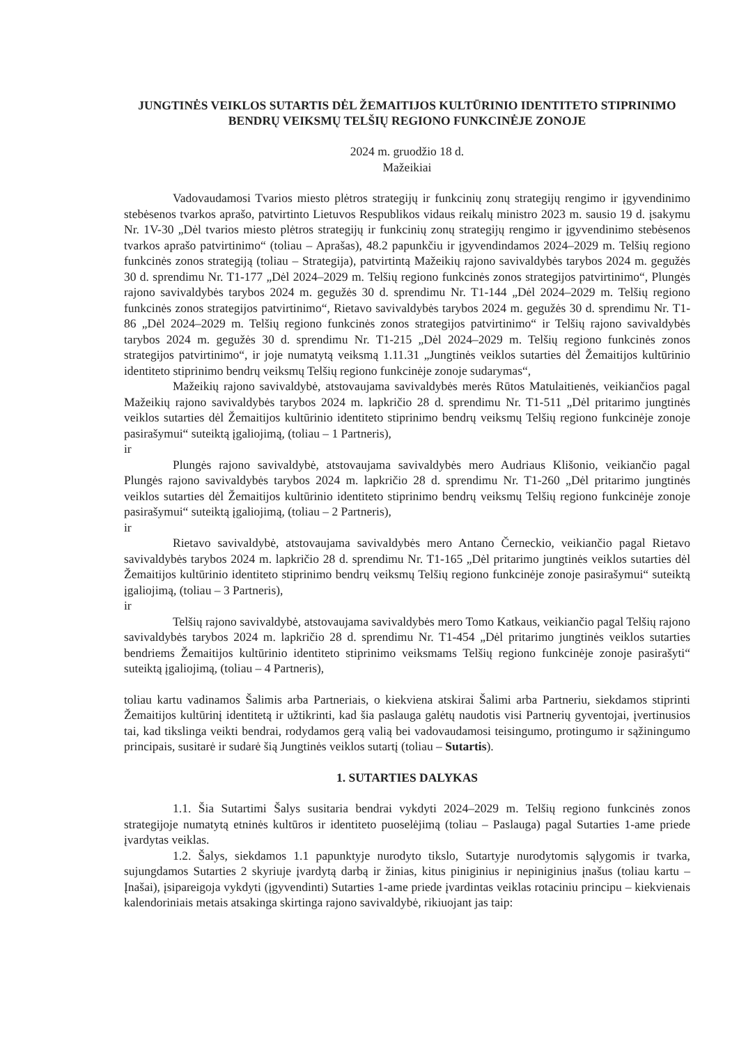JUNGTINĖS VEIKLOS SUTARTIS DĖL ŽEMAITIJOS KULTŪRINIO IDENTITETO STIPRINIMO BENDRŲ VEIKSMŲ TELŠIŲ REGIONO FUNKCINĖJE ZONOJE
2024 m. gruodžio 18 d.
Mažeikiai
Vadovaudamosi Tvarios miesto plėtros strategijų ir funkcinių zonų strategijų rengimo ir įgyvendinimo stebėsenos tvarkos aprašo, patvirtinto Lietuvos Respublikos vidaus reikalų ministro 2023 m. sausio 19 d. įsakymu Nr. 1V-30 „Dėl tvarios miesto plėtros strategijų ir funkcinių zonų strategijų rengimo ir įgyvendinimo stebėsenos tvarkos aprašo patvirtinimo“ (toliau – Aprašas), 48.2 papunkčiu ir įgyvendindamos 2024–2029 m. Telšių regiono funkcinės zonos strategiją (toliau – Strategija), patvirtintą Mažeikių rajono savivaldybės tarybos 2024 m. gegužės 30 d. sprendimu Nr. T1-177 „Dėl 2024–2029 m. Telšių regiono funkcinės zonos strategijos patvirtinimo“, Plungės rajono savivaldybės tarybos 2024 m. gegužės 30 d. sprendimu Nr. T1-144 „Dėl 2024–2029 m. Telšių regiono funkcinės zonos strategijos patvirtinimo“, Rietavo savivaldybės tarybos 2024 m. gegužės 30 d. sprendimu Nr. T1-86 „Dėl 2024–2029 m. Telšių regiono funkcinės zonos strategijos patvirtinimo“ ir Telšių rajono savivaldybės tarybos 2024 m. gegužės 30 d. sprendimu Nr. T1-215 „Dėl 2024–2029 m. Telšių regiono funkcinės zonos strategijos patvirtinimo“, ir joje numatytą veiksmą 1.11.31 „Jungtinės veiklos sutarties dėl Žemaitijos kultūrinio identiteto stiprinimo bendrų veiksmų Telšių regiono funkcinėje zonoje sudarymas“,
Mažeikių rajono savivaldybė, atstovaujama savivaldybės merės Rūtos Matulaitienės, veikiančios pagal Mažeikių rajono savivaldybės tarybos 2024 m. lapkričio 28 d. sprendimu Nr. T1-511 „Dėl pritarimo jungtinės veiklos sutarties dėl Žemaitijos kultūrinio identiteto stiprinimo bendrų veiksmų Telšių regiono funkcinėje zonoje pasirašymui“ suteiktą įgaliojimą, (toliau – 1 Partneris),
ir
Plungės rajono savivaldybė, atstovaujama savivaldybės mero Audriaus Klišonio, veikiančio pagal Plungės rajono savivaldybės tarybos 2024 m. lapkričio 28 d. sprendimu Nr. T1-260 „Dėl pritarimo jungtinės veiklos sutarties dėl Žemaitijos kultūrinio identiteto stiprinimo bendrų veiksmų Telšių regiono funkcinėje zonoje pasirašymui“ suteiktą įgaliojimą, (toliau – 2 Partneris),
ir
Rietavo savivaldybė, atstovaujama savivaldybės mero Antano Černeckio, veikiančio pagal Rietavo savivaldybės tarybos 2024 m. lapkričio 28 d. sprendimu Nr. T1-165 „Dėl pritarimo jungtinės veiklos sutarties dėl Žemaitijos kultūrinio identiteto stiprinimo bendrų veiksmų Telšių regiono funkcinėje zonoje pasirašymui“ suteiktą įgaliojimą, (toliau – 3 Partneris),
ir
Telšių rajono savivaldybė, atstovaujama savivaldybės mero Tomo Katkaus, veikiančio pagal Telšių rajono savivaldybės tarybos 2024 m. lapkričio 28 d. sprendimu Nr. T1-454 „Dėl pritarimo jungtinės veiklos sutarties bendriems Žemaitijos kultūrinio identiteto stiprinimo veiksmams Telšių regiono funkcinėje zonoje pasirašyti“ suteiktą įgaliojimą, (toliau – 4 Partneris),
toliau kartu vadinamos Šalimis arba Partneriais, o kiekviena atskirai Šalimi arba Partneriu, siekdamos stiprinti Žemaitijos kultūrinį identitetą ir užtikrinti, kad šia paslauga galėtų naudotis visi Partnerių gyventojai, įvertinusios tai, kad tikslinga veikti bendrai, rodydamos gerą valią bei vadovaudamosi teisingumo, protingumo ir sąžiningumo principais, susitarė ir sudarė šią Jungtinės veiklos sutartį (toliau – Sutartis).
1. SUTARTIES DALYKAS
1.1. Šia Sutartimi Šalys susitaria bendrai vykdyti 2024–2029 m. Telšių regiono funkcinės zonos strategijoje numatytą etninės kultūros ir identiteto puoselėjimą (toliau – Paslauga) pagal Sutarties 1-ame priede įvardytas veiklas.
1.2. Šalys, siekdamos 1.1 papunktyje nurodyto tikslo, Sutartyje nurodytomis sąlygomis ir tvarka, sujungdamos Sutarties 2 skyriuje įvardytą darbą ir žinias, kitus piniginius ir nepiniginius įnašus (toliau kartu – Įnašai), įsipareigoja vykdyti (įgyvendinti) Sutarties 1-ame priede įvardintas veiklas rotaciniu principu – kiekvienais kalendoriniais metais atsakinga skirtinga rajono savivaldybė, rikiuojant jas taip: